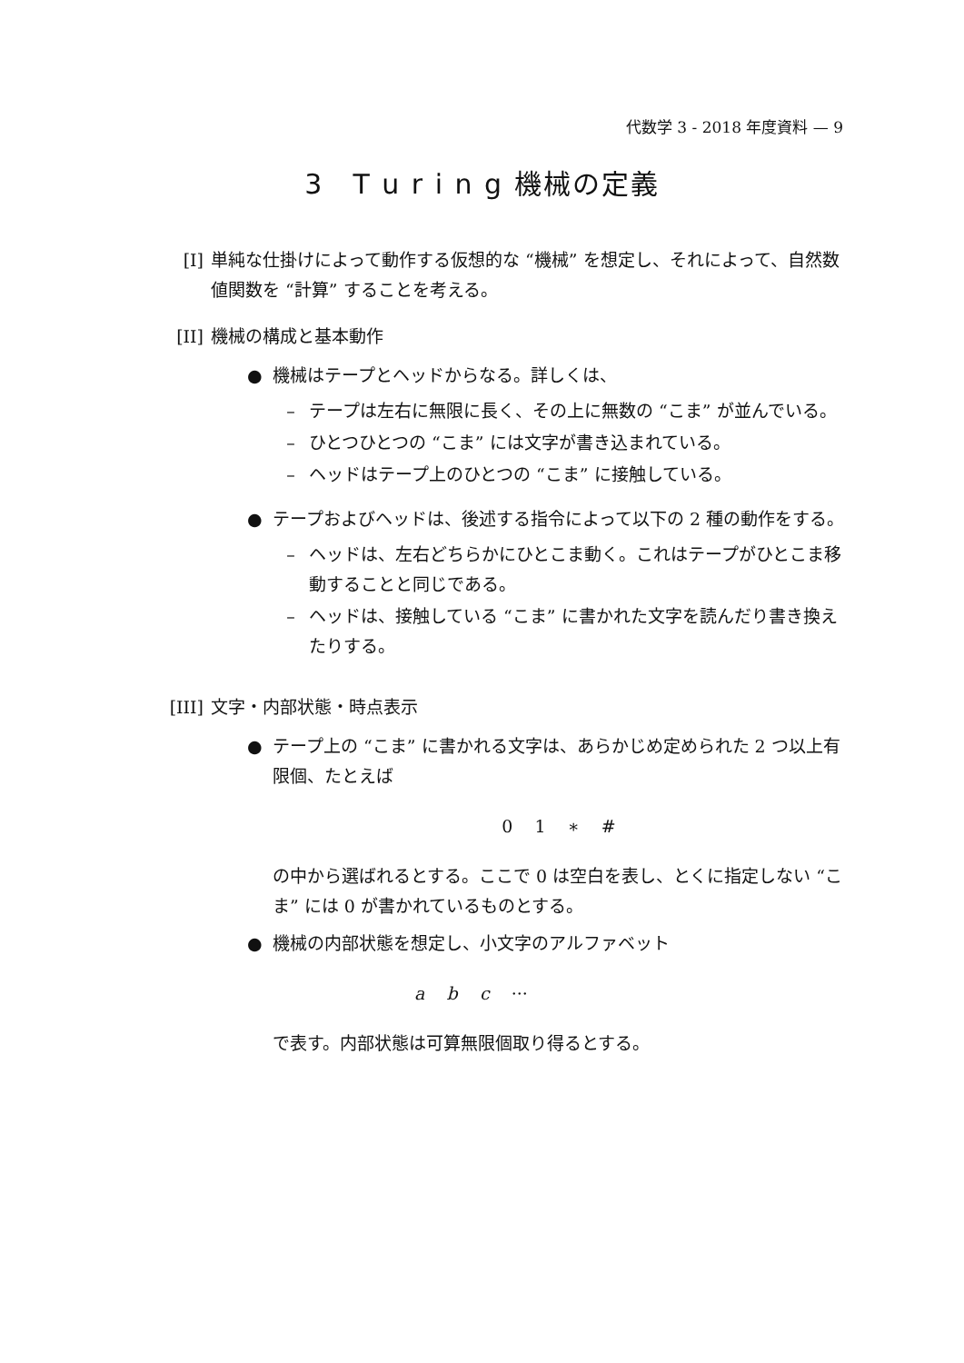代数学 3 - 2018 年度資料 — 9
3　T u r i n g 機械の定義
[I] 単純な仕掛けによって動作する仮想的な “機械” を想定し、それによって、自然数値関数を “計算” することを考える。
[II] 機械の構成と基本動作
● 機械はテープとヘッドからなる。詳しくは、
– テープは左右に無限に長く、その上に無数の “こま” が並んでいる。
– ひとつひとつの “こま” には文字が書き込まれている。
– ヘッドはテープ上のひとつの “こま” に接触している。
● テープおよびヘッドは、後述する指令によって以下の 2 種の動作をする。
– ヘッドは、左右どちらかにひとこま動く。これはテープがひとこま移動することと同じである。
– ヘッドは、接触している “こま” に書かれた文字を読んだり書き換えたりする。
[III]
文字・内部状態・時点表示
● テープ上の “こま” に書かれる文字は、あらかじめ定められた 2 つ以上有限個、たとえば
0 1 ∗ #
の中から選ばれるとする。ここで 0 は空白を表し、とくに指定しない “こま” には 0 が書かれているものとする。
● 機械の内部状態を想定し、小文字のアルファベット
a b c ···
で表す。内部状態は可算無限個取り得るとする。